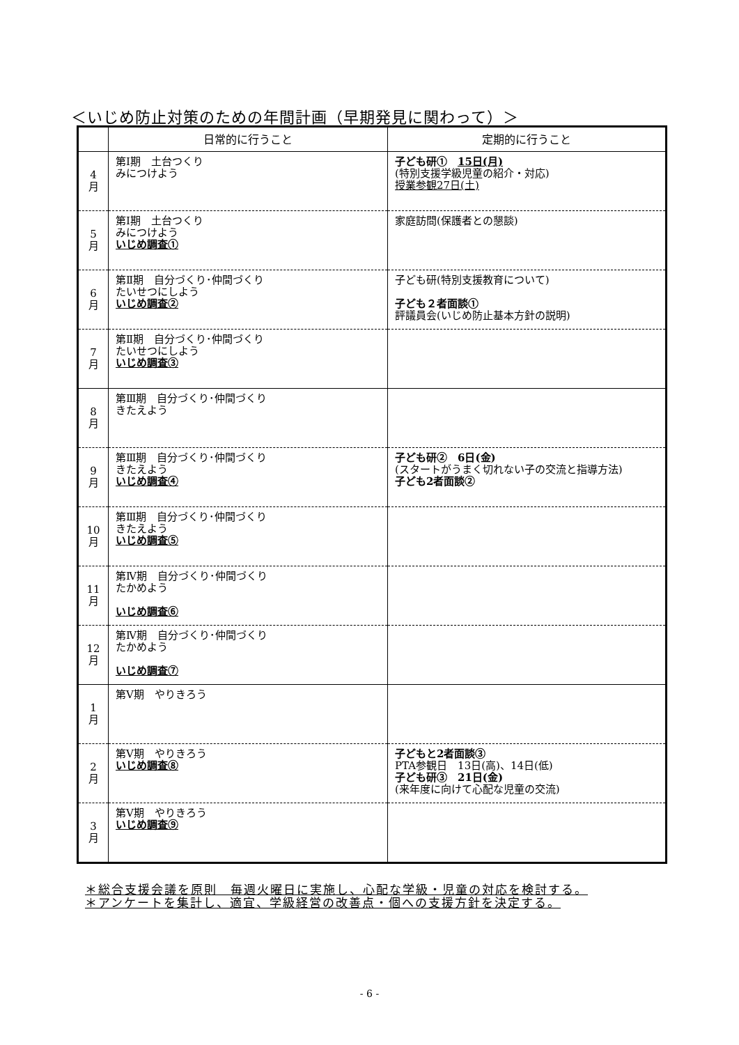＜いじめ防止対策のための年間計画（早期発見に関わって）＞
| | 日常的に行うこと | 定期的に行うこと |
| --- | --- | --- |
| 4 月 | 第Ⅰ期 土台つくり みにつけよう | 子ども研① 15日(月) (特別支援学級児童の紹介・対応) 授業参観27日(土) |
| 5 月 | 第Ⅰ期 土台つくり みにつけよう いじめ調査① | 家庭訪問(保護者との懇談) |
| 6 月 | 第Ⅱ期 自分づくり･仲間づくり たいせつにしよう いじめ調査② | 子ども研(特別支援教育について) 子ども２者面談① 評議員会(いじめ防止基本方針の説明) |
| 7 月 | 第Ⅱ期 自分づくり･仲間づくり たいせつにしよう いじめ調査③ | |
| 8 月 | 第Ⅲ期 自分づくり･仲間づくり きたえよう | |
| 9 月 | 第Ⅲ期 自分づくり･仲間づくり きたえよう いじめ調査④ | 子ども研② 6日(金) (スタートがうまく切れない子の交流と指導方法) 子ども2者面談② |
| 10 月 | 第Ⅲ期 自分づくり･仲間づくり きたえよう いじめ調査⑤ | |
| 11 月 | 第Ⅳ期 自分づくり･仲間づくり たかめよう いじめ調査⑥ | |
| 12 月 | 第Ⅳ期 自分づくり･仲間づくり たかめよう いじめ調査⑦ | |
| 1 月 | 第Ⅴ期 やりきろう | |
| 2 月 | 第Ⅴ期 やりきろう いじめ調査⑧ | 子どもと2者面談③ PTA参観日 13日(高)、14日(低) 子ども研③ 21日(金) (来年度に向けて心配な児童の交流) |
| 3 月 | 第Ⅴ期 やりきろう いじめ調査⑨ | |
＊総合支援会議を原則　毎週火曜日に実施し、心配な学級・児童の対応を検討する。
＊アンケートを集計し、適宜、学級経営の改善点・個への支援方針を決定する。
- 6 -